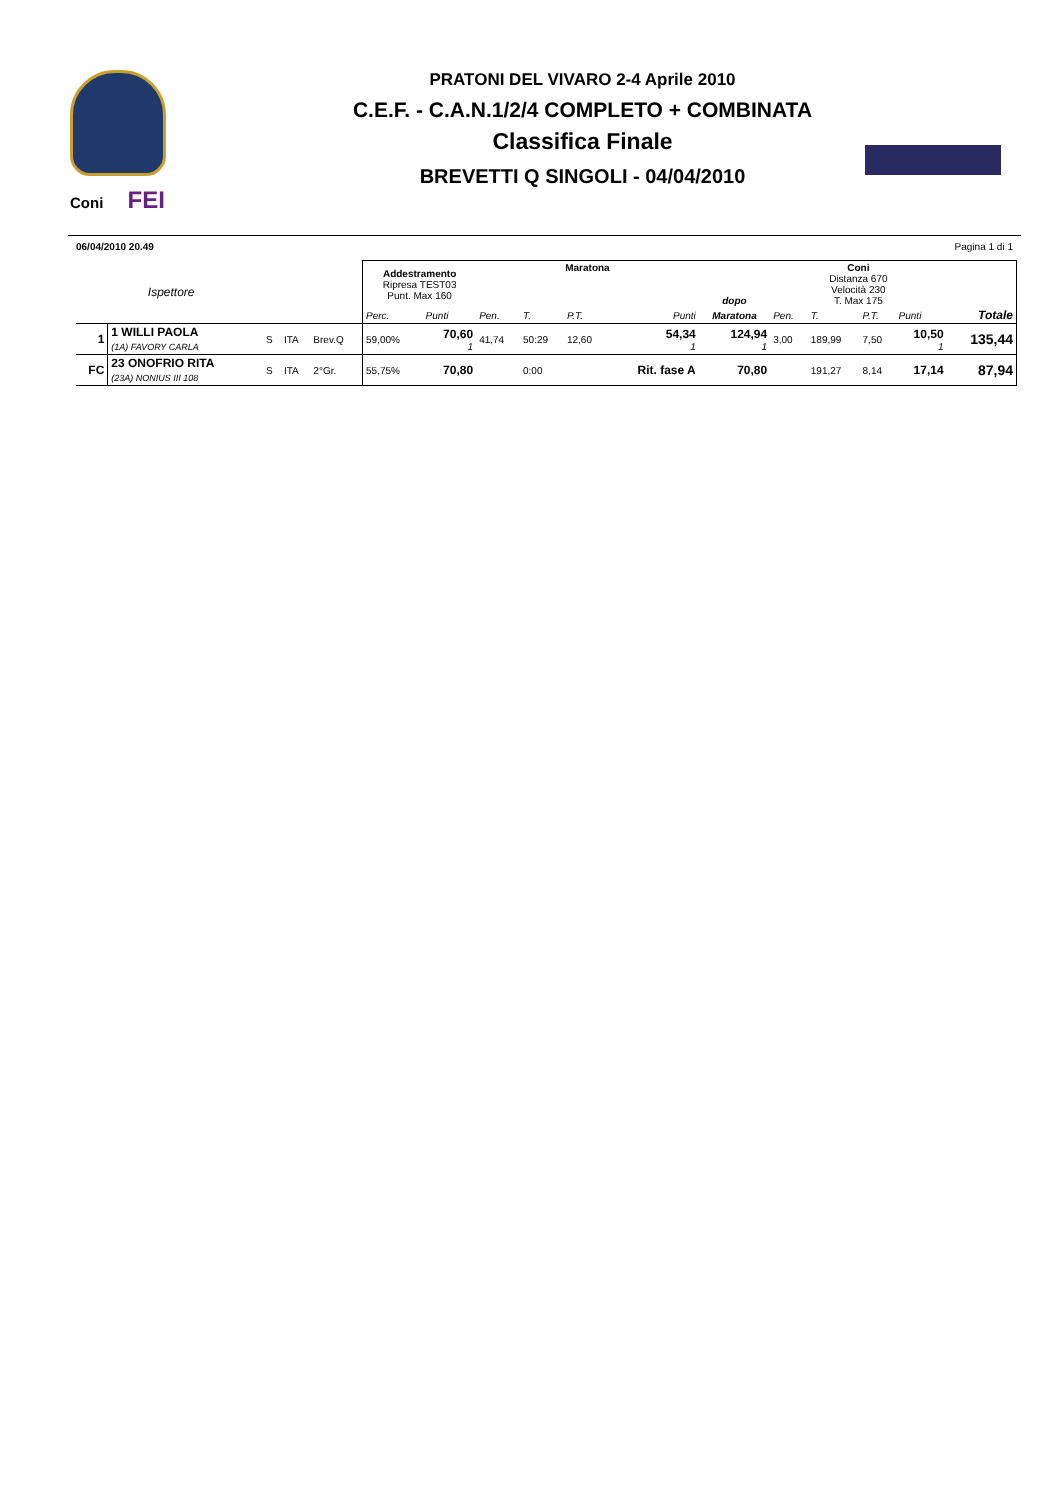Coni FEI
PRATONI DEL VIVARO 2-4 Aprile 2010
C.E.F. - C.A.N.1/2/4 COMPLETO + COMBINATA
Classifica Finale
BREVETTI Q SINGOLI - 04/04/2010
06/04/2010 20.49 Pagina 1 di 1
| | Ispettore | | | | Addestramento Ripresa TEST03 Punt. Max 160 | | Maratona | | | | dopo | Coni Distanza 670 Velocità 230 T. Max 175 | | | | |
| | | | | | Perc. | Punti | Pen. | T. | P.T. | Punti | Maratona | Pen. | T. | P.T. | Punti | Totale |
| 1 | 1 WILLI PAOLA (1A) FAVORY CARLA | S | ITA | Brev.Q | 59,00% | 70,60 1 | 41,74 | 50:29 | 12,60 | 54,34 1 | 124,94 1 | 3,00 | 189,99 | 7,50 | 10,50 1 | 135,44 |
| FC | 23 ONOFRIO RITA (23A) NONIUS III 108 | S | ITA | 2°Gr. | 55,75% | 70,80 | | 0:00 | | Rit. fase A | 70,80 | | 191,27 | 8,14 | 17,14 | 87,94 |